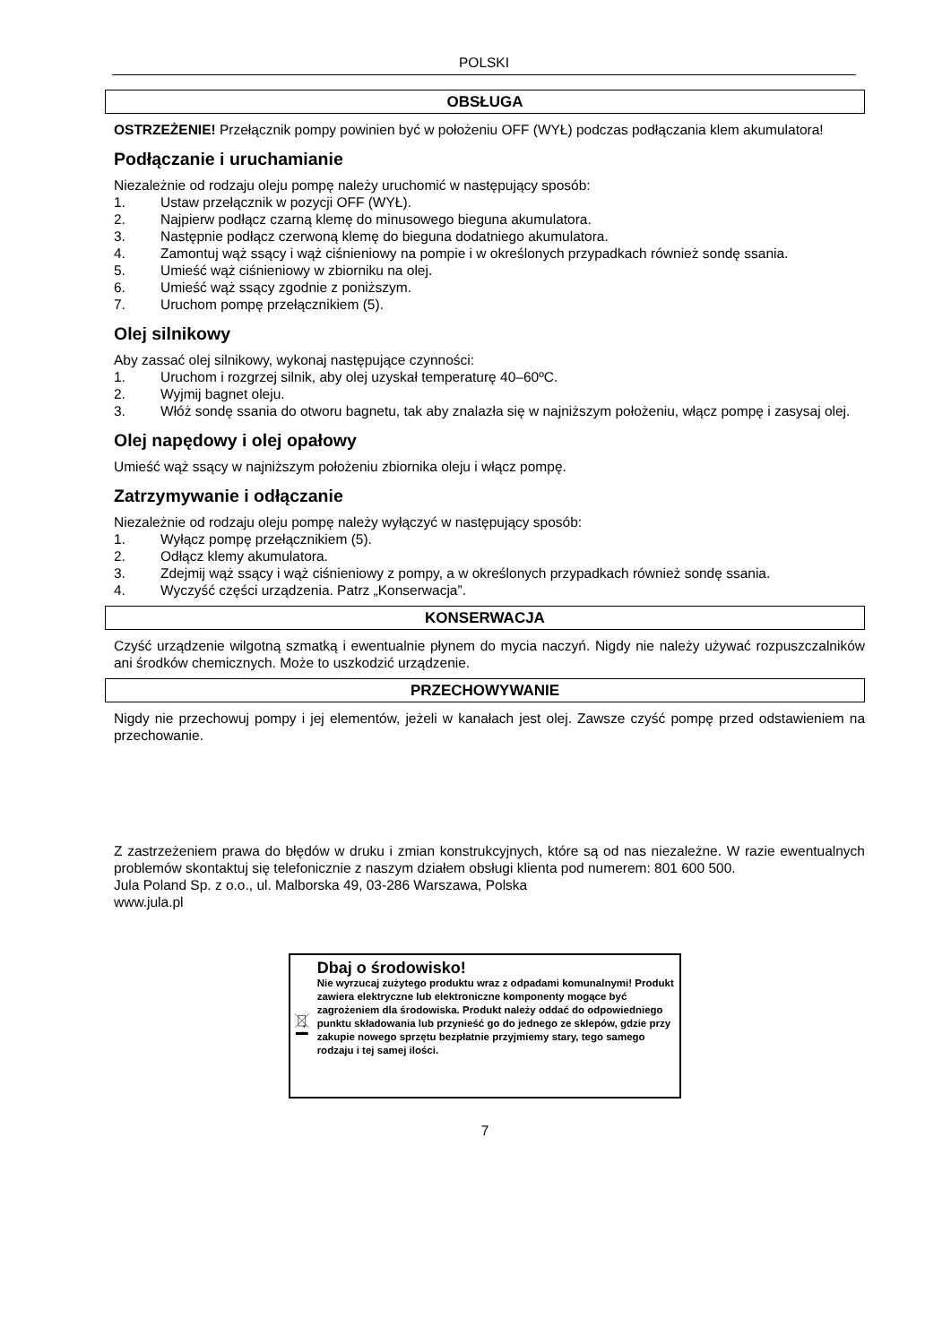POLSKI
OBSŁUGA
OSTRZEŻENIE! Przełącznik pompy powinien być w położeniu OFF (WYŁ) podczas podłączania klem akumulatora!
Podłączanie i uruchamianie
Niezależnie od rodzaju oleju pompę należy uruchomić w następujący sposób:
1. Ustaw przełącznik w pozycji OFF (WYŁ).
2. Najpierw podłącz czarną klemę do minusowego bieguna akumulatora.
3. Następnie podłącz czerwoną klemę do bieguna dodatniego akumulatora.
4. Zamontuj wąż ssący i wąż ciśnieniowy na pompie i w określonych przypadkach również sondę ssania.
5. Umieść wąż ciśnieniowy w zbiorniku na olej.
6. Umieść wąż ssący zgodnie z poniższym.
7. Uruchom pompę przełącznikiem (5).
Olej silnikowy
Aby zassać olej silnikowy, wykonaj następujące czynności:
1. Uruchom i rozgrzej silnik, aby olej uzyskał temperaturę 40–60ºC.
2. Wyjmij bagnet oleju.
3. Włóż sondę ssania do otworu bagnetu, tak aby znalazła się w najniższym położeniu, włącz pompę i zasysaj olej.
Olej napędowy i olej opałowy
Umieść wąż ssący w najniższym położeniu zbiornika oleju i włącz pompę.
Zatrzymywanie i odłączanie
Niezależnie od rodzaju oleju pompę należy wyłączyć w następujący sposób:
1. Wyłącz pompę przełącznikiem (5).
2. Odłącz klemy akumulatora.
3. Zdejmij wąż ssący i wąż ciśnieniowy z pompy, a w określonych przypadkach również sondę ssania.
4. Wyczyść części urządzenia. Patrz „Konserwacja”.
KONSERWACJA
Czyść urządzenie wilgotną szmatką i ewentualnie płynem do mycia naczyń. Nigdy nie należy używać rozpuszczalników ani środków chemicznych. Może to uszkodzić urządzenie.
PRZECHOWYWANIE
Nigdy nie przechowuj pompy i jej elementów, jeżeli w kanałach jest olej. Zawsze czyść pompę przed odstawieniem na przechowanie.
Z zastrzeżeniem prawa do błędów w druku i zmian konstrukcyjnych, które są od nas niezależne. W razie ewentualnych problemów skontaktuj się telefonicznie z naszym działem obsługi klienta pod numerem: 801 600 500.
Jula Poland Sp. z o.o., ul. Malborska 49, 03-286 Warszawa, Polska
www.jula.pl
Dbaj o środowisko!
Nie wyrzucaj zużytego produktu wraz z odpadami komunalnymi! Produkt zawiera elektryczne lub elektroniczne komponenty mogące być zagrożeniem dla środowiska. Produkt należy oddać do odpowiedniego punktu składowania lub przynieść go do jednego ze sklepów, gdzie przy zakupie nowego sprzętu bezpłatnie przyjmiemy stary, tego samego rodzaju i tej samej ilości.
7